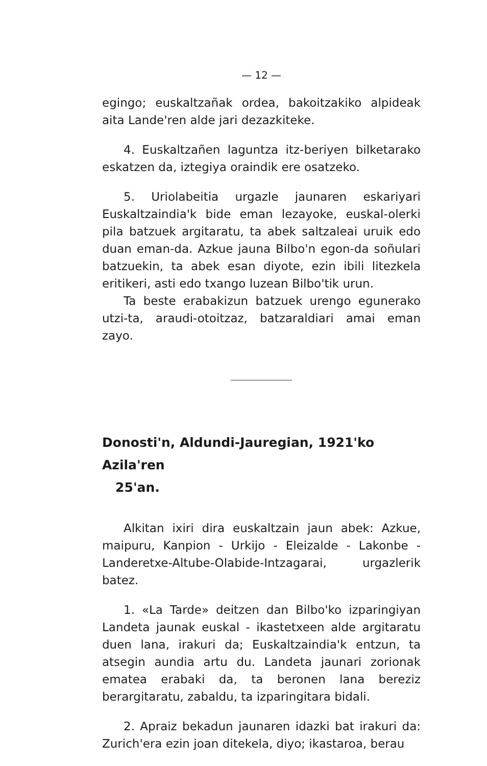— 12 —
egingo; euskaltzañak ordea, bakoitzakiko alpideak aita Lande'ren alde jari dezazkiteke.
4. Euskaltzañen laguntza itz-beriyen bilketarako eskatzen da, iztegiya oraindik ere osatzeko.
5. Uriolabeitia urgazle jaunaren eskariyari Euskaltzaindia'k bide eman lezayoke, euskal-olerki pila batzuek argitaratu, ta abek saltzaleai uruik edo duan eman-da. Azkue jauna Bilbo'n egon-da soñulari batzuekin, ta abek esan diyote, ezin ibili litezkela eritikeri, asti edo txango luzean Bilbo'tik urun.
Ta beste erabakizun batzuek urengo egunerako utzi-ta, araudi-otoitzaz, batzaraldiari amai eman zayo.
Donosti'n, Aldundi-Jauregian, 1921'ko Azila'ren
25'an.
Alkitan ixiri dira euskaltzain jaun abek: Azkue, maipuru, Kanpion - Urkijo - Eleizalde - Lakonbe - Landeretxe-Altube-Olabide-Intzagarai, urgazlerik batez.
1. «La Tarde» deitzen dan Bilbo'ko izparingiyan Landeta jaunak euskal - ikastetxeen alde argitaratu duen lana, irakuri da; Euskaltzaindia'k entzun, ta atsegin aundia artu du. Landeta jaunari zorionak ematea erabaki da, ta beronen lana bereziz berargitaratu, zabaldu, ta izparingitara bidali.
2. Apraiz bekadun jaunaren idazki bat irakuri da: Zurich'era ezin joan ditekela, diyo; ikastaroa, berau